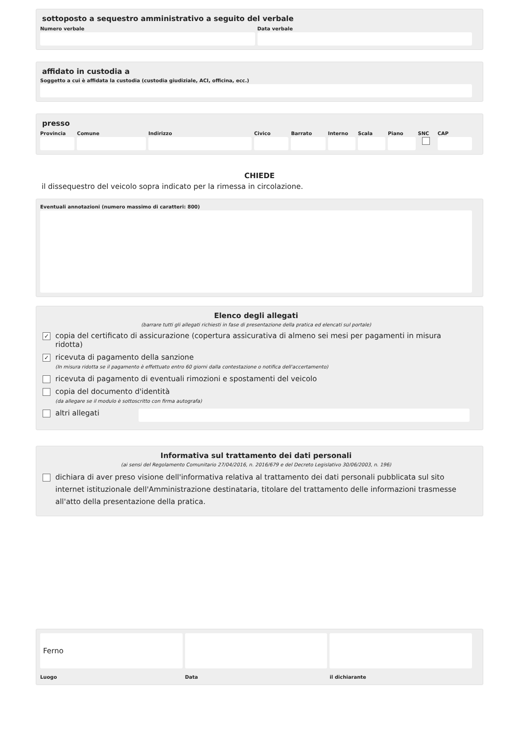sottoposto a sequestro amministrativo a seguito del verbale
Numero verbale Data verbale
affidato in custodia a
Soggetto a cui è affidata la custodia (custodia giudiziale, ACI, officina, ecc.)
presso
Provincia Comune Indirizzo Civico Barrato Interno Scala Piano SNC CAP
CHIEDE
il dissequestro del veicolo sopra indicato per la rimessa in circolazione.
Eventuali annotazioni (numero massimo di caratteri: 800)
Elenco degli allegati
(barrare tutti gli allegati richiesti in fase di presentazione della pratica ed elencati sul portale)
✓
copia del certificato di assicurazione (copertura assicurativa di almeno sei mesi per pagamenti in misura ridotta)
✓
ricevuta di pagamento della sanzione
(In misura ridotta se il pagamento è effettuato entro 60 giorni dalla contestazione o notifica dell'accertamento)
ricevuta di pagamento di eventuali rimozioni e spostamenti del veicolo
copia del documento d'identità
(da allegare se il modulo è sottoscritto con firma autografa)
altri allegati
Informativa sul trattamento dei dati personali
(ai sensi del Regolamento Comunitario 27/04/2016, n. 2016/679 e del Decreto Legislativo 30/06/2003, n. 196)
dichiara di aver preso visione dell'informativa relativa al trattamento dei dati personali pubblicata sul sito internet istituzionale dell'Amministrazione destinataria, titolare del trattamento delle informazioni trasmesse all'atto della presentazione della pratica.
Ferno
Luogo
Data il dichiarante